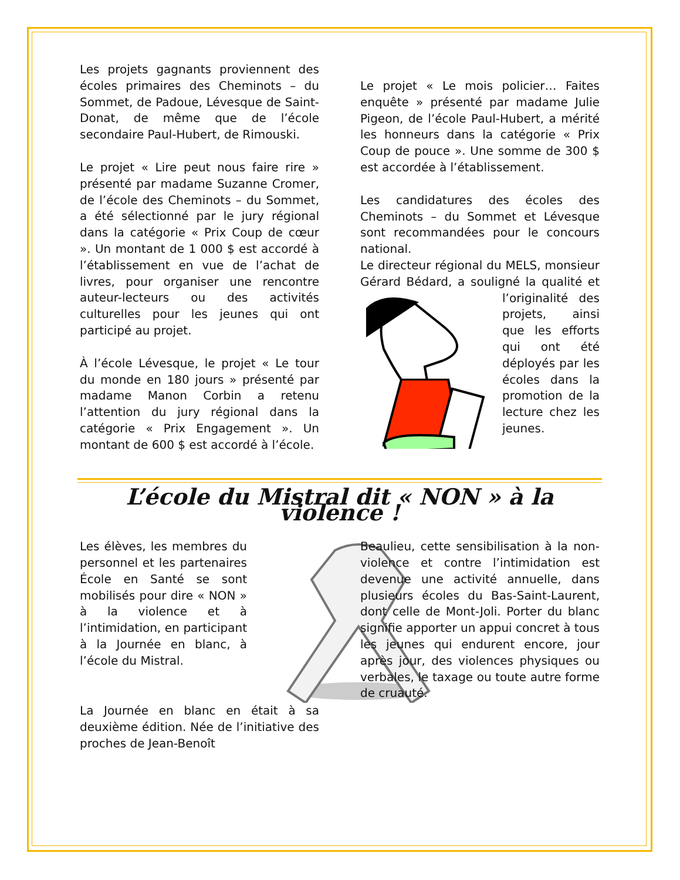Les projets gagnants proviennent des écoles primaires des Cheminots – du Sommet, de Padoue, Lévesque de Saint-Donat, de même que de l’école secondaire Paul-Hubert, de Rimouski.
Le projet « Lire peut nous faire rire » présenté par madame Suzanne Cromer, de l’école des Cheminots – du Sommet, a été sélectionné par le jury régional dans la catégorie « Prix Coup de cœur ». Un montant de 1 000 $ est accordé à l’établissement en vue de l’achat de livres, pour organiser une rencontre auteur-lecteurs ou des activités culturelles pour les jeunes qui ont participé au projet.
À l’école Lévesque, le projet « Le tour du monde en 180 jours » présenté par madame Manon Corbin a retenu l’attention du jury régional dans la catégorie « Prix Engagement ». Un montant de 600 $ est accordé à l’école.
Le projet « Le mois policier… Faites enquête » présenté par madame Julie Pigeon, de l’école Paul-Hubert, a mérité les honneurs dans la catégorie « Prix Coup de pouce ». Une somme de 300 $ est accordée à l’établissement.
Les candidatures des écoles des Cheminots – du Sommet et Lévesque sont recommandées pour le concours national.
Le directeur régional du MELS, monsieur Gérard Bédard, a souligné la qualité et l’originalité des projets, ainsi que les efforts qui ont été déployés par les écoles dans la promotion de la lecture chez les jeunes.
L’école du Mistral dit « NON » à la violence !
Les élèves, les membres du personnel et les partenaires École en Santé se sont mobilisés pour dire « NON » à la violence et à l’intimidation, en participant à la Journée en blanc, à l’école du Mistral.
La Journée en blanc en était à sa deuxième édition. Née de l’initiative des proches de Jean-Benoît
Beaulieu, cette sensibilisation à la non-violence et contre l’intimidation est devenue une activité annuelle, dans plusieurs écoles du Bas-Saint-Laurent, dont celle de Mont-Joli. Porter du blanc signifie apporter un appui concret à tous les jeunes qui endurent encore, jour après jour, des violences physiques ou verbales, le taxage ou toute autre forme de cruauté.